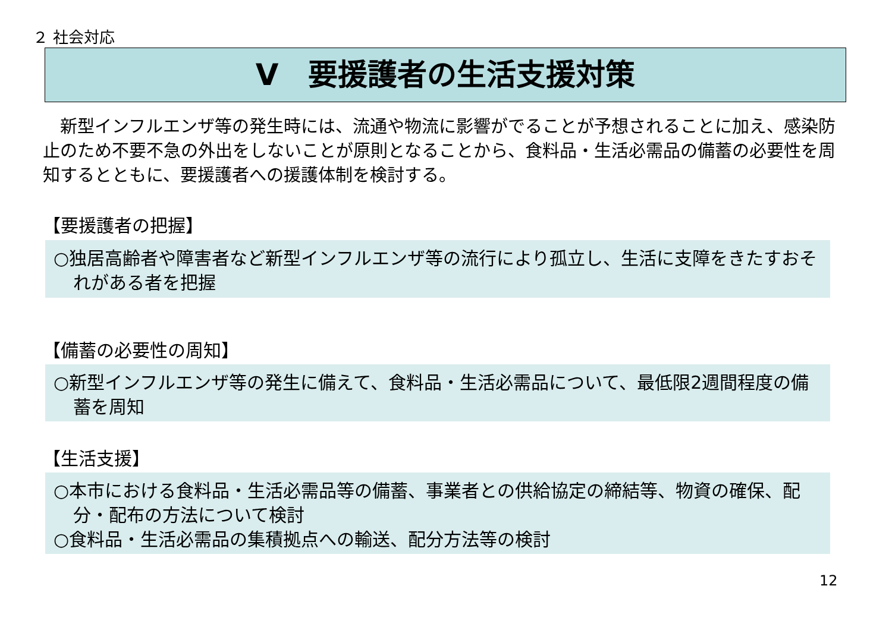２ 社会対応
Ⅴ　要援護者の生活支援対策
　新型インフルエンザ等の発生時には、流通や物流に影響がでることが予想されることに加え、感染防止のため不要不急の外出をしないことが原則となることから、食料品・生活必需品の備蓄の必要性を周知するとともに、要援護者への援護体制を検討する。
【要援護者の把握】
○独居高齢者や障害者など新型インフルエンザ等の流行により孤立し、生活に支障をきたすおそれがある者を把握
【備蓄の必要性の周知】
○新型インフルエンザ等の発生に備えて、食料品・生活必需品について、最低限2週間程度の備蓄を周知
【生活支援】
○本市における食料品・生活必需品等の備蓄、事業者との供給協定の締結等、物資の確保、配分・配布の方法について検討
○食料品・生活必需品の集積拠点への輸送、配分方法等の検討
12